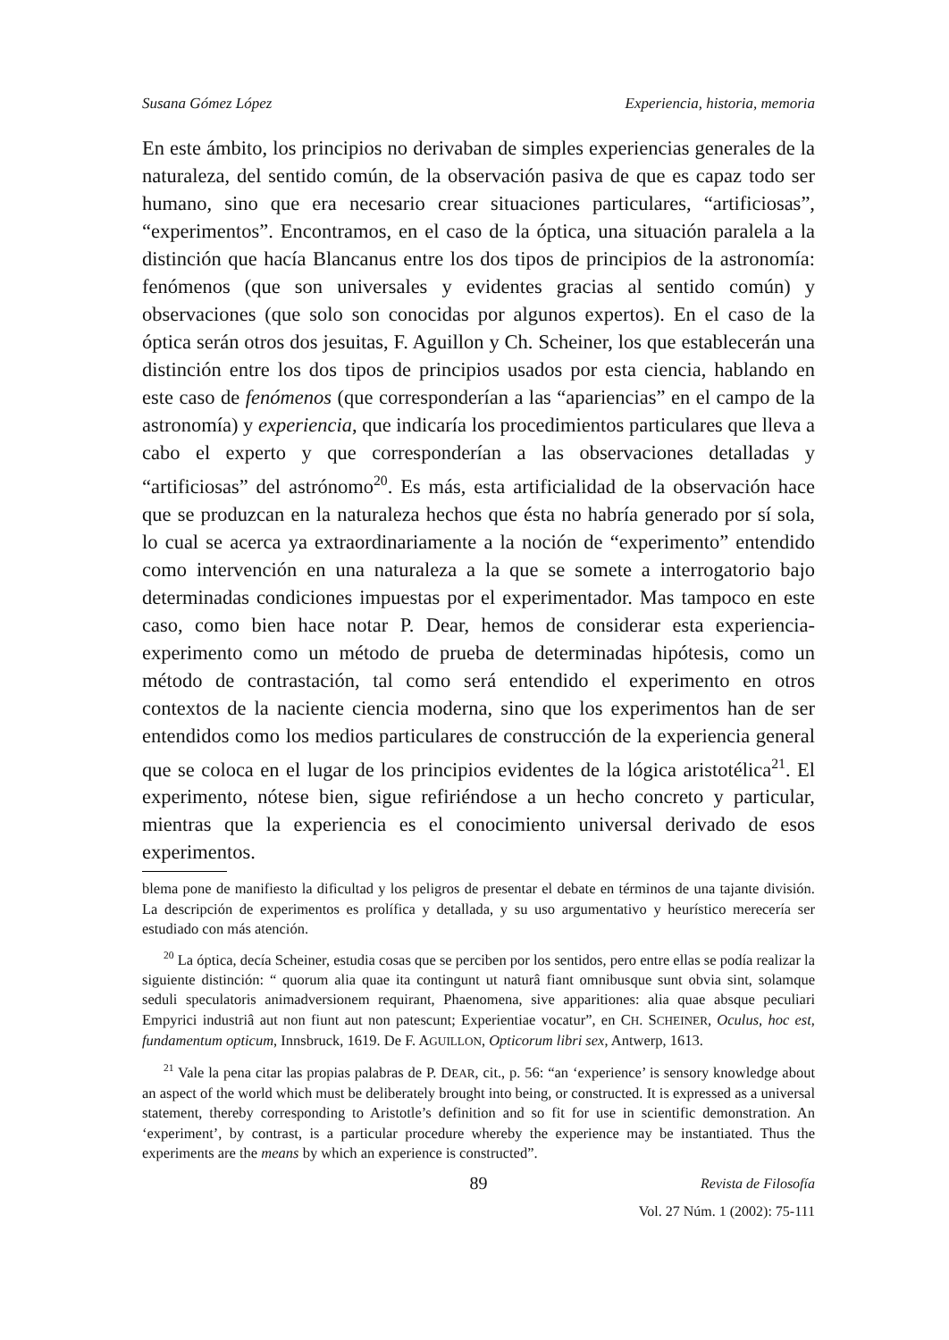Susana Gómez López Experiencia, historia, memoria
En este ámbito, los principios no derivaban de simples experiencias generales de la naturaleza, del sentido común, de la observación pasiva de que es capaz todo ser humano, sino que era necesario crear situaciones particulares, “artificiosas”, “experimentos”. Encontramos, en el caso de la óptica, una situación paralela a la distinción que hacía Blancanus entre los dos tipos de principios de la astronomía: fenómenos (que son universales y evidentes gracias al sentido común) y observaciones (que solo son conocidas por algunos expertos). En el caso de la óptica serán otros dos jesuitas, F. Aguillon y Ch. Scheiner, los que establecerán una distinción entre los dos tipos de principios usados por esta ciencia, hablando en este caso de fenómenos (que corresponderían a las “apariencias” en el campo de la astronomía) y experiencia, que indicaría los procedimientos particulares que lleva a cabo el experto y que corresponderían a las observaciones detalladas y “artificiosas” del astrónomo<sup>20</sup>. Es más, esta artificialidad de la observación hace que se produzcan en la naturaleza hechos que ésta no habría generado por sí sola, lo cual se acerca ya extraordinariamente a la noción de “experimento” entendido como intervención en una naturaleza a la que se somete a interrogatorio bajo determinadas condiciones impuestas por el experimentador. Mas tampoco en este caso, como bien hace notar P. Dear, hemos de considerar esta experiencia-experimento como un método de prueba de determinadas hipótesis, como un método de contrastación, tal como será entendido el experimento en otros contextos de la naciente ciencia moderna, sino que los experimentos han de ser entendidos como los medios particulares de construcción de la experiencia general que se coloca en el lugar de los principios evidentes de la lógica aristotélica<sup>21</sup>. El experimento, nótese bien, sigue refiriéndose a un hecho concreto y particular, mientras que la experiencia es el conocimiento universal derivado de esos experimentos.
blema pone de manifiesto la dificultad y los peligros de presentar el debate en términos de una tajante división. La descripción de experimentos es prolífica y detallada, y su uso argumentativo y heurístico merecería ser estudiado con más atención.
<sup>20</sup> La óptica, decía Scheiner, estudia cosas que se perciben por los sentidos, pero entre ellas se podía realizar la siguiente distinción: “ quorum alia quae ita contingunt ut naturâ fiant omnibusque sunt obvia sint, solamque seduli speculatoris animadversionem requirant, Phaenomena, sive apparitiones: alia quae absque peculiari Empyrici industriâ aut non fiunt aut non patescunt; Experientiae vocatur”, en CH. SCHEINER, Oculus, hoc est, fundamentum opticum, Innsbruck, 1619. De F. AGUILLON, Opticorum libri sex, Antwerp, 1613.
<sup>21</sup> Vale la pena citar las propias palabras de P. DEAR, cit., p. 56: “an ‘experience’ is sensory knowledge about an aspect of the world which must be deliberately brought into being, or constructed. It is expressed as a universal statement, thereby corresponding to Aristotle’s definition and so fit for use in scientific demonstration. An ‘experiment’, by contrast, is a particular procedure whereby the experience may be instantiated. Thus the experiments are the means by which an experience is constructed”.
89 Revista de Filosofía
Vol. 27 Núm. 1 (2002): 75-111